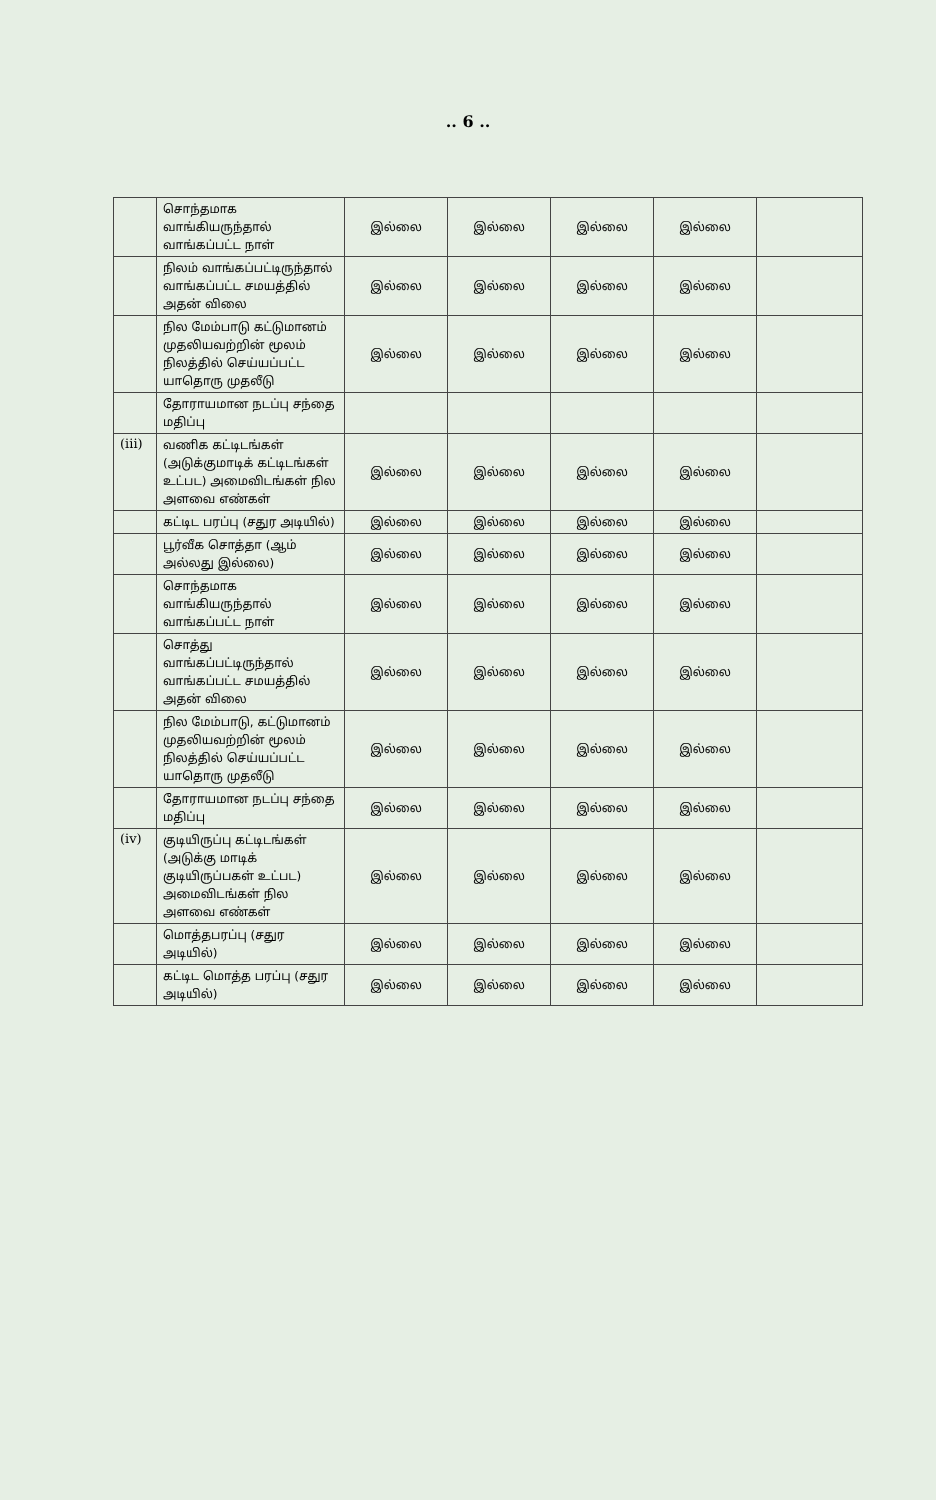.. 6 ..
| | சொந்தமாக வாங்கியருந்தால் வாங்கப்பட்ட நாள் | இல்லை | இல்லை | இல்லை | இல்லை | |
| | நிலம் வாங்கப்பட்டிருந்தால் வாங்கப்பட்ட சமயத்தில் அதன் விலை | இல்லை | இல்லை | இல்லை | இல்லை | |
| | நில மேம்பாடு கட்டுமானம் முதலியவற்றின் மூலம் நிலத்தில் செய்யப்பட்ட யாதொரு முதலீடு | இல்லை | இல்லை | இல்லை | இல்லை | |
| | தோராயமான நடப்பு சந்தை மதிப்பு | | | | | |
| (iii) | வணிக கட்டிடங்கள் (அடுக்குமாடிக் கட்டிடங்கள் உட்பட) அமைவிடங்கள் நில அளவை எண்கள் | இல்லை | இல்லை | இல்லை | இல்லை | |
| | கட்டிட பரப்பு (சதுர அடியில்) | இல்லை | இல்லை | இல்லை | இல்லை | |
| | பூர்வீக சொத்தா (ஆம் அல்லது இல்லை) | இல்லை | இல்லை | இல்லை | இல்லை | |
| | சொந்தமாக வாங்கியருந்தால் வாங்கப்பட்ட நாள் | இல்லை | இல்லை | இல்லை | இல்லை | |
| | சொத்து வாங்கப்பட்டிருந்தால் வாங்கப்பட்ட சமயத்தில் அதன் விலை | இல்லை | இல்லை | இல்லை | இல்லை | |
| | நில மேம்பாடு, கட்டுமானம் முதலியவற்றின் மூலம் நிலத்தில் செய்யப்பட்ட யாதொரு முதலீடு | இல்லை | இல்லை | இல்லை | இல்லை | |
| | தோராயமான நடப்பு சந்தை மதிப்பு | இல்லை | இல்லை | இல்லை | இல்லை | |
| (iv) | குடியிருப்பு கட்டிடங்கள் (அடுக்கு மாடிக் குடியிருப்பகள் உட்பட) அமைவிடங்கள் நில அளவை எண்கள் | இல்லை | இல்லை | இல்லை | இல்லை | |
| | மொத்தபரப்பு (சதுர அடியில்) | இல்லை | இல்லை | இல்லை | இல்லை | |
| | கட்டிட மொத்த பரப்பு (சதுர அடியில்) | இல்லை | இல்லை | இல்லை | இல்லை | |